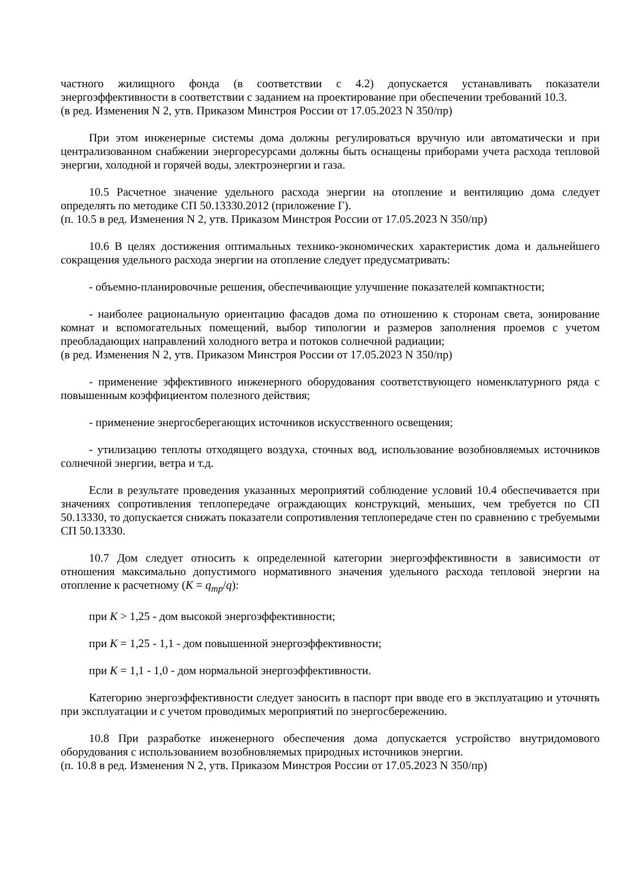частного жилищного фонда (в соответствии с 4.2) допускается устанавливать показатели энергоэффективности в соответствии с заданием на проектирование при обеспечении требований 10.3.
(в ред. Изменения N 2, утв. Приказом Минстроя России от 17.05.2023 N 350/пр)
При этом инженерные системы дома должны регулироваться вручную или автоматически и при централизованном снабжении энергоресурсами должны быть оснащены приборами учета расхода тепловой энергии, холодной и горячей воды, электроэнергии и газа.
10.5 Расчетное значение удельного расхода энергии на отопление и вентиляцию дома следует определять по методике СП 50.13330.2012 (приложение Г).
(п. 10.5 в ред. Изменения N 2, утв. Приказом Минстроя России от 17.05.2023 N 350/пр)
10.6 В целях достижения оптимальных технико-экономических характеристик дома и дальнейшего сокращения удельного расхода энергии на отопление следует предусматривать:
- объемно-планировочные решения, обеспечивающие улучшение показателей компактности;
- наиболее рациональную ориентацию фасадов дома по отношению к сторонам света, зонирование комнат и вспомогательных помещений, выбор типологии и размеров заполнения проемов с учетом преобладающих направлений холодного ветра и потоков солнечной радиации;
(в ред. Изменения N 2, утв. Приказом Минстроя России от 17.05.2023 N 350/пр)
- применение эффективного инженерного оборудования соответствующего номенклатурного ряда с повышенным коэффициентом полезного действия;
- применение энергосберегающих источников искусственного освещения;
- утилизацию теплоты отходящего воздуха, сточных вод, использование возобновляемых источников солнечной энергии, ветра и т.д.
Если в результате проведения указанных мероприятий соблюдение условий 10.4 обеспечивается при значениях сопротивления теплопередаче ограждающих конструкций, меньших, чем требуется по СП 50.13330, то допускается снижать показатели сопротивления теплопередаче стен по сравнению с требуемыми СП 50.13330.
10.7 Дом следует относить к определенной категории энергоэффективности в зависимости от отношения максимально допустимого нормативного значения удельного расхода тепловой энергии на отопление к расчетному (К = q<sub>тр</sub>/q):
при К > 1,25 - дом высокой энергоэффективности;
при К = 1,25 - 1,1 - дом повышенной энергоэффективности;
при К = 1,1 - 1,0 - дом нормальной энергоэффективности.
Категорию энергоэффективности следует заносить в паспорт при вводе его в эксплуатацию и уточнять при эксплуатации и с учетом проводимых мероприятий по энергосбережению.
10.8 При разработке инженерного обеспечения дома допускается устройство внутридомового оборудования с использованием возобновляемых природных источников энергии.
(п. 10.8 в ред. Изменения N 2, утв. Приказом Минстроя России от 17.05.2023 N 350/пр)